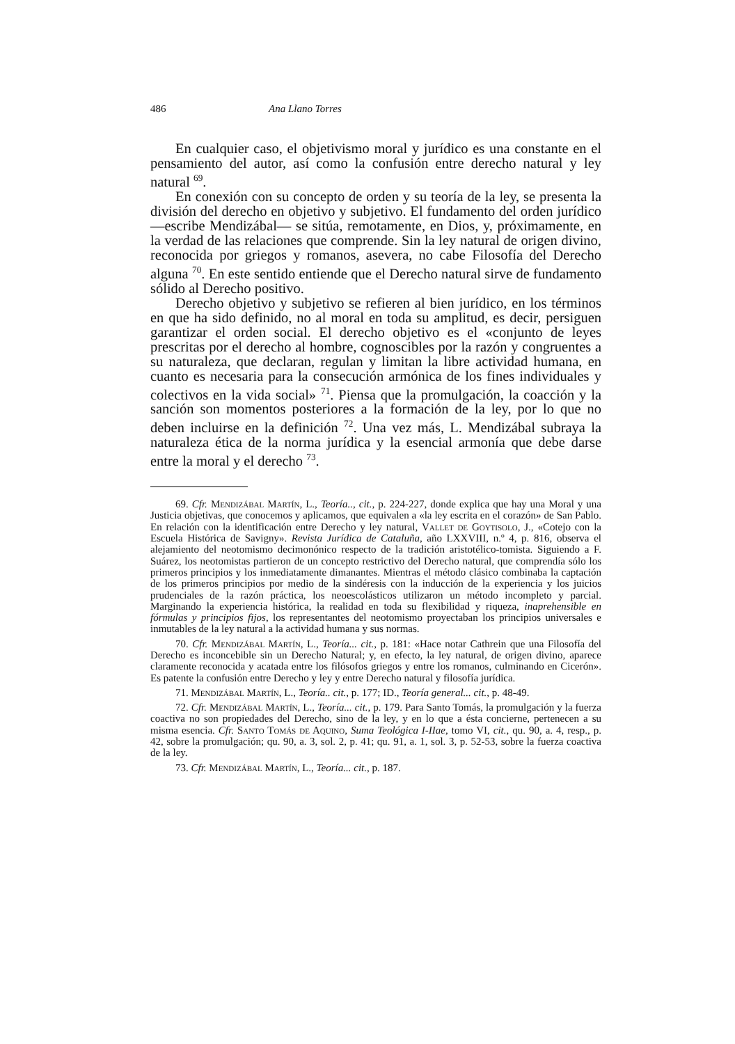486 Ana Llano Torres
En cualquier caso, el objetivismo moral y jurídico es una constante en el pensamiento del autor, así como la confusión entre derecho natural y ley natural <sup>69</sup>.
En conexión con su concepto de orden y su teoría de la ley, se presenta la división del derecho en objetivo y subjetivo. El fundamento del orden jurídico —escribe Mendizábal— se sitúa, remotamente, en Dios, y, próximamente, en la verdad de las relaciones que comprende. Sin la ley natural de origen divino, reconocida por griegos y romanos, asevera, no cabe Filosofía del Derecho alguna <sup>70</sup>. En este sentido entiende que el Derecho natural sirve de fundamento sólido al Derecho positivo.
Derecho objetivo y subjetivo se refieren al bien jurídico, en los términos en que ha sido definido, no al moral en toda su amplitud, es decir, persiguen garantizar el orden social. El derecho objetivo es el «conjunto de leyes prescritas por el derecho al hombre, cognoscibles por la razón y congruentes a su naturaleza, que declaran, regulan y limitan la libre actividad humana, en cuanto es necesaria para la consecución armónica de los fines individuales y colectivos en la vida social» <sup>71</sup>. Piensa que la promulgación, la coacción y la sanción son momentos posteriores a la formación de la ley, por lo que no deben incluirse en la definición <sup>72</sup>. Una vez más, L. Mendizábal subraya la naturaleza ética de la norma jurídica y la esencial armonía que debe darse entre la moral y el derecho <sup>73</sup>.
69. Cfr. Mendizábal Martín, L., Teoría.., cit., p. 224-227, donde explica que hay una Moral y una Justicia objetivas, que conocemos y aplicamos, que equivalen a «la ley escrita en el corazón» de San Pablo. En relación con la identificación entre Derecho y ley natural, Vallet de Goytisolo, J., «Cotejo con la Escuela Histórica de Savigny». Revista Jurídica de Cataluña, año LXXVIII, n.º 4, p. 816, observa el alejamiento del neotomismo decimonónico respecto de la tradición aristotélico-tomista. Siguiendo a F. Suárez, los neotomistas partieron de un concepto restrictivo del Derecho natural, que comprendía sólo los primeros principios y los inmediatamente dimanantes. Mientras el método clásico combinaba la captación de los primeros principios por medio de la sindéresis con la inducción de la experiencia y los juicios prudenciales de la razón práctica, los neoescolásticos utilizaron un método incompleto y parcial. Marginando la experiencia histórica, la realidad en toda su flexibilidad y riqueza, inaprehensible en fórmulas y principios fijos, los representantes del neotomismo proyectaban los principios universales e inmutables de la ley natural a la actividad humana y sus normas.
70. Cfr. Mendizábal Martín, L., Teoría... cit., p. 181: «Hace notar Cathrein que una Filosofía del Derecho es inconcebible sin un Derecho Natural; y, en efecto, la ley natural, de origen divino, aparece claramente reconocida y acatada entre los filósofos griegos y entre los romanos, culminando en Cicerón». Es patente la confusión entre Derecho y ley y entre Derecho natural y filosofía jurídica.
71. Mendizábal Martín, L., Teoría.. cit., p. 177; ID., Teoría general... cit., p. 48-49.
72. Cfr. Mendizábal Martín, L., Teoría... cit., p. 179. Para Santo Tomás, la promulgación y la fuerza coactiva no son propiedades del Derecho, sino de la ley, y en lo que a ésta concierne, pertenecen a su misma esencia. Cfr. Santo Tomás de Aquino, Suma Teológica I-IIae, tomo VI, cit., qu. 90, a. 4, resp., p. 42, sobre la promulgación; qu. 90, a. 3, sol. 2, p. 41; qu. 91, a. 1, sol. 3, p. 52-53, sobre la fuerza coactiva de la ley.
73. Cfr. Mendizábal Martín, L., Teoría... cit., p. 187.